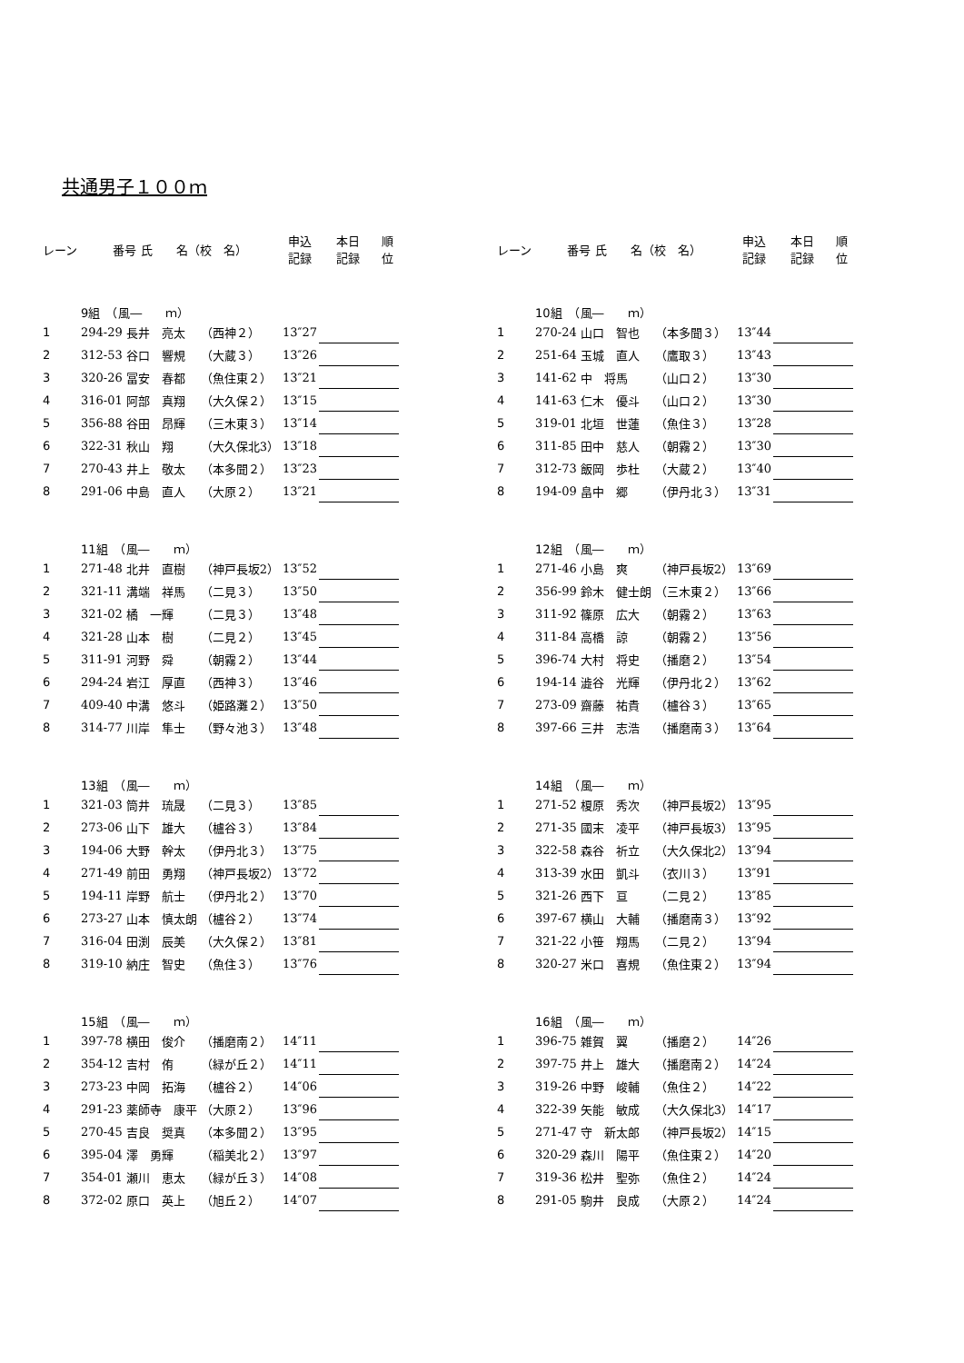共通男子１００ｍ
| レーン | 番号 氏 名（校 名） | | | 申込 記録 | 本日 記録 | 順 位 |
| --- | --- | --- | --- | --- | --- | --- |
| | 9組 （風― ｍ） | | | | | |
| 1 | 294-29 | 長井 亮太 | （西神２） | 13″27 | | |
| 2 | 312-53 | 谷口 響規 | （大蔵３） | 13″26 | | |
| 3 | 320-26 | 冨安 春都 | （魚住東２） | 13″21 | | |
| 4 | 316-01 | 阿部 真翔 | （大久保２） | 13″15 | | |
| 5 | 356-88 | 谷田 昂輝 | （三木東３） | 13″14 | | |
| 6 | 322-31 | 秋山 翔 | （大久保北3） | 13″18 | | |
| 7 | 270-43 | 井上 敬太 | （本多聞２） | 13″23 | | |
| 8 | 291-06 | 中島 直人 | （大原２） | 13″21 | | |
| | 11組 （風― ｍ） | | | | | |
| 1 | 271-48 | 北井 直樹 | （神戸長坂2） | 13″52 | | |
| 2 | 321-11 | 溝端 祥馬 | （二見３） | 13″50 | | |
| 3 | 321-02 | 橘 一輝 | （二見３） | 13″48 | | |
| 4 | 321-28 | 山本 樹 | （二見２） | 13″45 | | |
| 5 | 311-91 | 河野 舜 | （朝霧２） | 13″44 | | |
| 6 | 294-24 | 岩江 厚直 | （西神３） | 13″46 | | |
| 7 | 409-40 | 中溝 悠斗 | （姫路灘２） | 13″50 | | |
| 8 | 314-77 | 川岸 隼士 | （野々池３） | 13″48 | | |
| | 13組 （風― ｍ） | | | | | |
| 1 | 321-03 | 筒井 琉晟 | （二見３） | 13″85 | | |
| 2 | 273-06 | 山下 雄大 | （櫨谷３） | 13″84 | | |
| 3 | 194-06 | 大野 幹太 | （伊丹北３） | 13″75 | | |
| 4 | 271-49 | 前田 勇翔 | （神戸長坂2） | 13″72 | | |
| 5 | 194-11 | 岸野 航士 | （伊丹北２） | 13″70 | | |
| 6 | 273-27 | 山本 慎太朗 | （櫨谷２） | 13″74 | | |
| 7 | 316-04 | 田渕 辰美 | （大久保２） | 13″81 | | |
| 8 | 319-10 | 納庄 智史 | （魚住３） | 13″76 | | |
| | 15組 （風― ｍ） | | | | | |
| 1 | 397-78 | 横田 俊介 | （播磨南２） | 14″11 | | |
| 2 | 354-12 | 吉村 侑 | （緑が丘２） | 14″11 | | |
| 3 | 273-23 | 中岡 拓海 | （櫨谷２） | 14″06 | | |
| 4 | 291-23 | 薬師寺 康平 | （大原２） | 13″96 | | |
| 5 | 270-45 | 吉良 奨真 | （本多聞２） | 13″95 | | |
| 6 | 395-04 | 澤 勇輝 | （稲美北２） | 13″97 | | |
| 7 | 354-01 | 瀬川 恵太 | （緑が丘３） | 14″08 | | |
| 8 | 372-02 | 原口 英上 | （旭丘２） | 14″07 | | |
| レーン | 番号 氏 名（校 名） | | | 申込 記録 | 本日 記録 | 順 位 |
| --- | --- | --- | --- | --- | --- | --- |
| | 10組 （風― ｍ） | | | | | |
| 1 | 270-24 | 山口 智也 | （本多聞３） | 13″44 | | |
| 2 | 251-64 | 玉城 直人 | （鷹取３） | 13″43 | | |
| 3 | 141-62 | 中 将馬 | （山口２） | 13″30 | | |
| 4 | 141-63 | 仁木 優斗 | （山口２） | 13″30 | | |
| 5 | 319-01 | 北垣 世蓮 | （魚住３） | 13″28 | | |
| 6 | 311-85 | 田中 慈人 | （朝霧２） | 13″30 | | |
| 7 | 312-73 | 飯岡 歩杜 | （大蔵２） | 13″40 | | |
| 8 | 194-09 | 畠中 郷 | （伊丹北３） | 13″31 | | |
| | 12組 （風― ｍ） | | | | | |
| 1 | 271-46 | 小島 爽 | （神戸長坂2） | 13″69 | | |
| 2 | 356-99 | 鈴木 健士朗 | （三木東２） | 13″66 | | |
| 3 | 311-92 | 篠原 広大 | （朝霧２） | 13″63 | | |
| 4 | 311-84 | 高橋 諒 | （朝霧２） | 13″56 | | |
| 5 | 396-74 | 大村 将史 | （播磨２） | 13″54 | | |
| 6 | 194-14 | 澁谷 光輝 | （伊丹北２） | 13″62 | | |
| 7 | 273-09 | 齋藤 祐貴 | （櫨谷３） | 13″65 | | |
| 8 | 397-66 | 三井 志浩 | （播磨南３） | 13″64 | | |
| | 14組 （風― ｍ） | | | | | |
| 1 | 271-52 | 榎原 秀次 | （神戸長坂2） | 13″95 | | |
| 2 | 271-35 | 國末 凌平 | （神戸長坂3） | 13″95 | | |
| 3 | 322-58 | 森谷 祈立 | （大久保北2） | 13″94 | | |
| 4 | 313-39 | 水田 凱斗 | （衣川３） | 13″91 | | |
| 5 | 321-26 | 西下 亘 | （二見２） | 13″85 | | |
| 6 | 397-67 | 横山 大輔 | （播磨南３） | 13″92 | | |
| 7 | 321-22 | 小笹 翔馬 | （二見２） | 13″94 | | |
| 8 | 320-27 | 米口 喜規 | （魚住東２） | 13″94 | | |
| | 16組 （風― ｍ） | | | | | |
| 1 | 396-75 | 雑賀 翼 | （播磨２） | 14″26 | | |
| 2 | 397-75 | 井上 雄大 | （播磨南２） | 14″24 | | |
| 3 | 319-26 | 中野 峻輔 | （魚住２） | 14″22 | | |
| 4 | 322-39 | 矢能 敏成 | （大久保北3） | 14″17 | | |
| 5 | 271-47 | 守 新太郎 | （神戸長坂2） | 14″15 | | |
| 6 | 320-29 | 森川 陽平 | （魚住東２） | 14″20 | | |
| 7 | 319-36 | 松井 聖弥 | （魚住２） | 14″24 | | |
| 8 | 291-05 | 駒井 良成 | （大原２） | 14″24 | | |